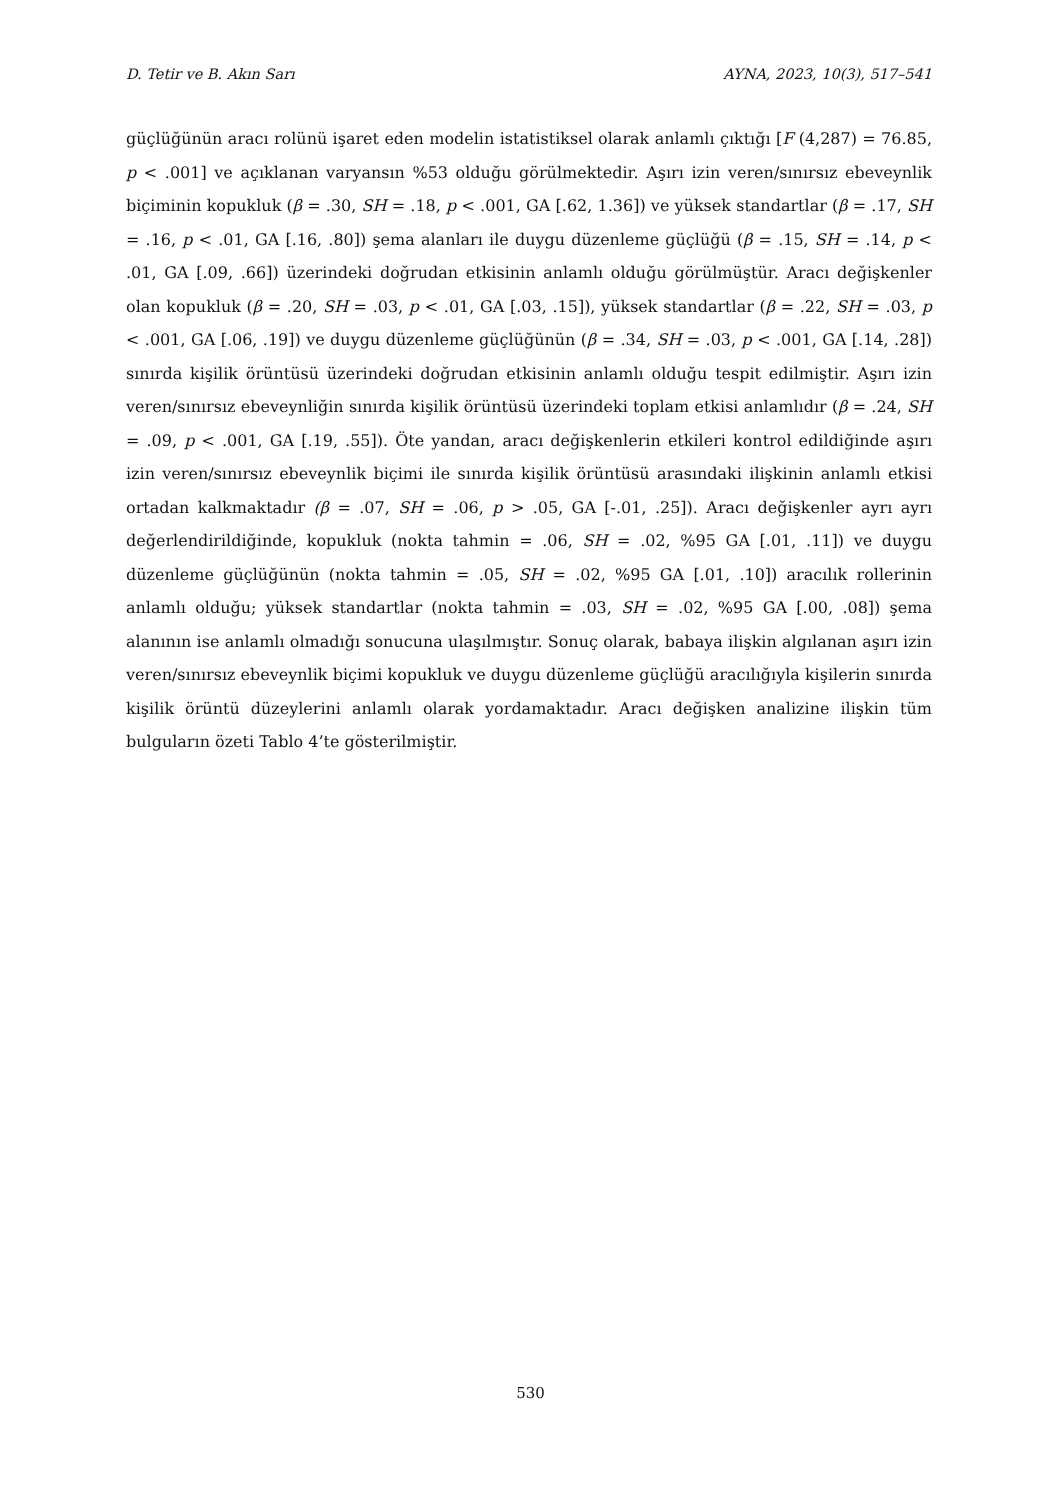D. Tetir ve B. Akın Sarı AYNA, 2023, 10(3), 517–541
güçlüğünün aracı rolünü işaret eden modelin istatistiksel olarak anlamlı çıktığı [F (4,287) = 76.85, p < .001] ve açıklanan varyansın %53 olduğu görülmektedir. Aşırı izin veren/sınırsız ebeveynlik biçiminin kopukluk (β = .30, SH = .18, p < .001, GA [.62, 1.36]) ve yüksek standartlar (β = .17, SH = .16, p < .01, GA [.16, .80]) şema alanları ile duygu düzenleme güçlüğü (β = .15, SH = .14, p < .01, GA [.09, .66]) üzerindeki doğrudan etkisinin anlamlı olduğu görülmüştür. Aracı değişkenler olan kopukluk (β = .20, SH = .03, p < .01, GA [.03, .15]), yüksek standartlar (β = .22, SH = .03, p < .001, GA [.06, .19]) ve duygu düzenleme güçlüğünün (β = .34, SH = .03, p < .001, GA [.14, .28]) sınırda kişilik örüntüsü üzerindeki doğrudan etkisinin anlamlı olduğu tespit edilmiştir. Aşırı izin veren/sınırsız ebeveynliğin sınırda kişilik örüntüsü üzerindeki toplam etkisi anlamlıdır (β = .24, SH = .09, p < .001, GA [.19, .55]). Öte yandan, aracı değişkenlerin etkileri kontrol edildiğinde aşırı izin veren/sınırsız ebeveynlik biçimi ile sınırda kişilik örüntüsü arasındaki ilişkinin anlamlı etkisi ortadan kalkmaktadır (β = .07, SH = .06, p > .05, GA [-.01, .25]). Aracı değişkenler ayrı ayrı değerlendirildiğinde, kopukluk (nokta tahmin = .06, SH = .02, %95 GA [.01, .11]) ve duygu düzenleme güçlüğünün (nokta tahmin = .05, SH = .02, %95 GA [.01, .10]) aracılık rollerinin anlamlı olduğu; yüksek standartlar (nokta tahmin = .03, SH = .02, %95 GA [.00, .08]) şema alanının ise anlamlı olmadığı sonucuna ulaşılmıştır. Sonuç olarak, babaya ilişkin algılanan aşırı izin veren/sınırsız ebeveynlik biçimi kopukluk ve duygu düzenleme güçlüğü aracılığıyla kişilerin sınırda kişilik örüntü düzeylerini anlamlı olarak yordamaktadır. Aracı değişken analizine ilişkin tüm bulguların özeti Tablo 4’te gösterilmiştir.
530